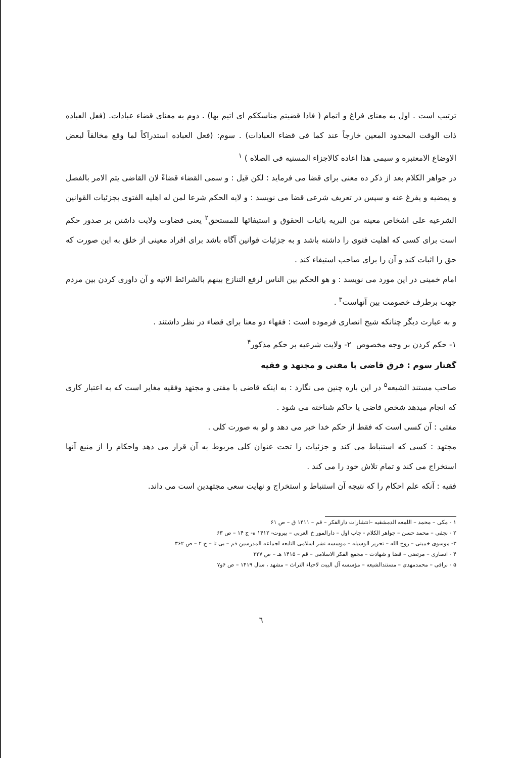ترتیب است . اول به معنای فراغ و اتمام ( فاذا قضیتم مناسککم ای اتیم بها) . دوم به معنای قضاء عبادات. (فعل العباده ذات الوقت المحدود المعین خارجاً عند کما فی قضاء العبادات) . سوم: (فعل العباده استدراکاً لما وقع مخالفاً لبعض الاوضاع الامعتبره و سیمی هذا اعاده کالاجزاء المسنیه فی الصلاه ) <sup>١</sup>
در جواهر الکلام بعد از ذکر ده معنی برای قضا می فرماید : لکن قیل : و سمی القضاء قضاءً لان القاضی یتم الامر بالفصل و یمضیه و یفرغ عنه و سپس در تعریف شرعی قضا می نویسد : و لایه الحکم شرعا لمن له اهلیه الفتوی بجزئیات القوانین الشرعیه علی اشخاص معینه من البریه باثبات الحقوق و استیفائها للمستحق<sup>٢</sup> یعنی قضاوت ولایت داشتن بر صدور حکم است برای کسی که اهلیت فتوی را داشته باشد و به جزئیات قوانین آگاه باشد برای افراد معینی از خلق به این صورت که حق را اثبات کند و آن را برای صاحب استیفاء کند .
امام خمینی در این مورد می نویسد : و هو الحکم بین الناس لرفع التنازع بینهم بالشرائط الاتیه و آن داوری کردن بین مردم جهت برطرف خصومت بین آنهاست<sup>٣</sup> .
و به عبارت دیگر چنانکه شیخ انصاری فرموده است : فقهاء دو معنا برای قضاء در نظر داشتند .
١- حکم کردن بر وجه مخصوص ٢- ولایت شرعیه بر حکم مذکور<sup>۴</sup>
گفتار سوم : فرق قاضی با مفتی و مجتهد و فقیه
صاحب مستند الشیعه<sup>۵</sup> در این باره چنین می نگارد : به اینکه قاضی با مفتی و مجتهد وفقیه مغایر است که به اعتبار کاری که انجام میدهد شخص قاضی یا حاکم شناخته می شود .
مفتی : آن کسی است که فقط از حکم خدا خبر می دهد و لو به صورت کلی .
مجتهد : کسی که استنباط می کند و جزئیات را تحت عنوان کلی مربوط به آن قرار می دهد واحکام را از منبع آنها استخراج می کند و تمام تلاش خود را می کند .
فقیه : آنکه علم احکام را که نتیجه آن استنباط و استخراج و نهایت سعی مجتهدین است می داند.
١ - مکی – محمد – اللمعه الدمشقیه –انتشارات دارالفکر – قم – ١۴١١ ق – ص ۶١
٢ - نجفی – محمد حسن – جواهر الکلام - چاپ اول – دارالمور خ العربی – بیروت- ١۴١٢ ه- ج ١۴ – ص ۶٣
٣- موسوی خمینی – روح الله – تحریر الوسیله – موسسه نشر اسلامی التابعه لجماعه المدرسین قم – بی تا – ج ٢ – ص ٣۶٢
۴ - انصاری – مرتضی – قضا و شهادت – مجمع الفکر الاسلامی – قم – ١۴١۵ هـ – ص ٢٢٧
۵ - نراقی – محمدمهدی – مستندالشیعه – مؤسسه آل البیت لاحیاء التراث – مشهد ، سال ١۴١٩ – ص ۶و٧
٦